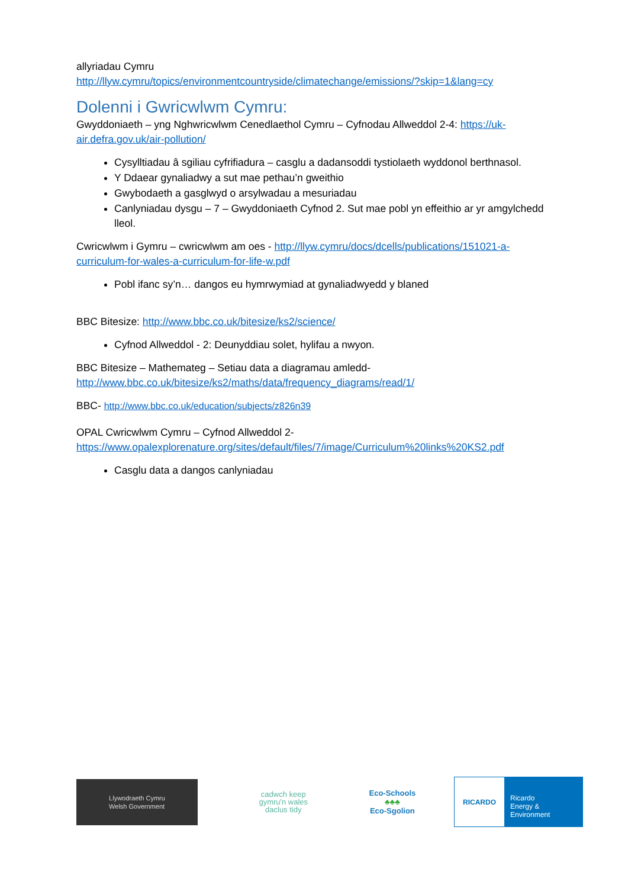allyriadau Cymru
http://llyw.cymru/topics/environmentcountryside/climatechange/emissions/?skip=1&lang=cy
Dolenni i Gwricwlwm Cymru:
Gwyddoniaeth – yng Nghwricwlwm Cenedlaethol Cymru – Cyfnodau Allweddol 2-4: https://uk-air.defra.gov.uk/air-pollution/
Cysylltiadau â sgiliau cyfrifiadura – casglu a dadansoddi tystiolaeth wyddonol berthnasol.
Y Ddaear gynaliadwy a sut mae pethau’n gweithio
Gwybodaeth a gasglwyd o arsylwadau a mesuriadau
Canlyniadau dysgu – 7 – Gwyddoniaeth Cyfnod 2. Sut mae pobl yn effeithio ar yr amgylchedd lleol.
Cwricwlwm i Gymru – cwricwlwm am oes - http://llyw.cymru/docs/dcells/publications/151021-a-curriculum-for-wales-a-curriculum-for-life-w.pdf
Pobl ifanc sy’n… dangos eu hymrwymiad at gynaliadwyedd y blaned
BBC Bitesize: http://www.bbc.co.uk/bitesize/ks2/science/
Cyfnod Allweddol - 2: Deunyddiau solet, hylifau a nwyon.
BBC Bitesize – Mathemateg – Setiau data a diagramau amledd- http://www.bbc.co.uk/bitesize/ks2/maths/data/frequency_diagrams/read/1/
BBC- http://www.bbc.co.uk/education/subjects/z826n39
OPAL Cwricwlwm Cymru – Cyfnod Allweddol 2- https://www.opalexplorenature.org/sites/default/files/7/image/Curriculum%20links%20KS2.pdf
Casglu data a dangos canlyniadau
Llywodraeth Cymru
Welsh Government
cadwch keep
gymru'n wales
daclus tidy
Eco-Schools
♣♣♣
Eco-Sgolion
RICARDO
Ricardo
Energy & Environment